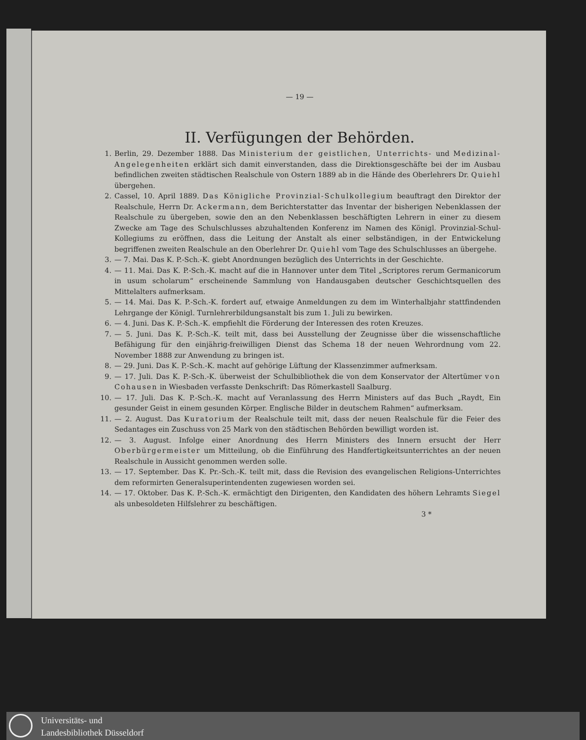— 19 —
II. Verfügungen der Behörden.
1. Berlin, 29. Dezember 1888. Das Ministerium der geistlichen, Unterrichts- und Medizinal-Angelegenheiten erklärt sich damit einverstanden, dass die Direktionsgeschäfte bei der im Ausbau befindlichen zweiten städtischen Realschule von Ostern 1889 ab in die Hände des Oberlehrers Dr. Quiehl übergehen.
2. Cassel, 10. April 1889. Das Königliche Provinzial-Schulkollegium beauftragt den Direktor der Realschule, Herrn Dr. Ackermann, dem Berichterstatter das Inventar der bisherigen Nebenklassen der Realschule zu übergeben, sowie den an den Nebenklassen beschäftigten Lehrern in einer zu diesem Zwecke am Tage des Schulschlusses abzuhaltenden Konferenz im Namen des Königl. Provinzial-Schul-Kollegiums zu eröffnen, dass die Leitung der Anstalt als einer selbständigen, in der Entwickelung begriffenen zweiten Realschule an den Oberlehrer Dr. Quiehl vom Tage des Schulschlusses an übergehe.
3. — 7. Mai. Das K. P.-Sch.-K. giebt Anordnungen bezüglich des Unterrichts in der Geschichte.
4. — 11. Mai. Das K. P.-Sch.-K. macht auf die in Hannover unter dem Titel „Scriptores rerum Germanicorum in usum scholarum“ erscheinende Sammlung von Handausgaben deutscher Geschichtsquellen des Mittelalters aufmerksam.
5. — 14. Mai. Das K. P.-Sch.-K. fordert auf, etwaige Anmeldungen zu dem im Winterhalbjahr stattfindenden Lehrgange der Königl. Turnlehrerbildungsanstalt bis zum 1. Juli zu bewirken.
6. — 4. Juni. Das K. P.-Sch.-K. empfiehlt die Förderung der Interessen des roten Kreuzes.
7. — 5. Juni. Das K. P.-Sch.-K. teilt mit, dass bei Ausstellung der Zeugnisse über die wissenschaftliche Befähigung für den einjährig-freiwilligen Dienst das Schema 18 der neuen Wehrordnung vom 22. November 1888 zur Anwendung zu bringen ist.
8. — 29. Juni. Das K. P.-Sch.-K. macht auf gehörige Lüftung der Klassenzimmer aufmerksam.
9. — 17. Juli. Das K. P.-Sch.-K. überweist der Schulbibliothek die von dem Konservator der Altertümer von Cohausen in Wiesbaden verfasste Denkschrift: Das Römerkastell Saalburg.
10. — 17. Juli. Das K. P.-Sch.-K. macht auf Veranlassung des Herrn Ministers auf das Buch „Raydt, Ein gesunder Geist in einem gesunden Körper. Englische Bilder in deutschem Rahmen“ aufmerksam.
11. — 2. August. Das Kuratorium der Realschule teilt mit, dass der neuen Realschule für die Feier des Sedantages ein Zuschuss von 25 Mark von den städtischen Behörden bewilligt worden ist.
12. — 3. August. Infolge einer Anordnung des Herrn Ministers des Innern ersucht der Herr Oberbürgermeister um Mitteilung, ob die Einführung des Handfertigkeitsunterrichtes an der neuen Realschule in Aussicht genommen werden solle.
13. — 17. September. Das K. Pr.-Sch.-K. teilt mit, dass die Revision des evangelischen Religions-Unterrichtes dem reformirten Generalsuperintendenten zugewiesen worden sei.
14. — 17. Oktober. Das K. P.-Sch.-K. ermächtigt den Dirigenten, den Kandidaten des höhern Lehramts Siegel als unbesoldeten Hilfslehrer zu beschäftigen.
3 *
Universitäts- und
Landesbibliothek Düsseldorf